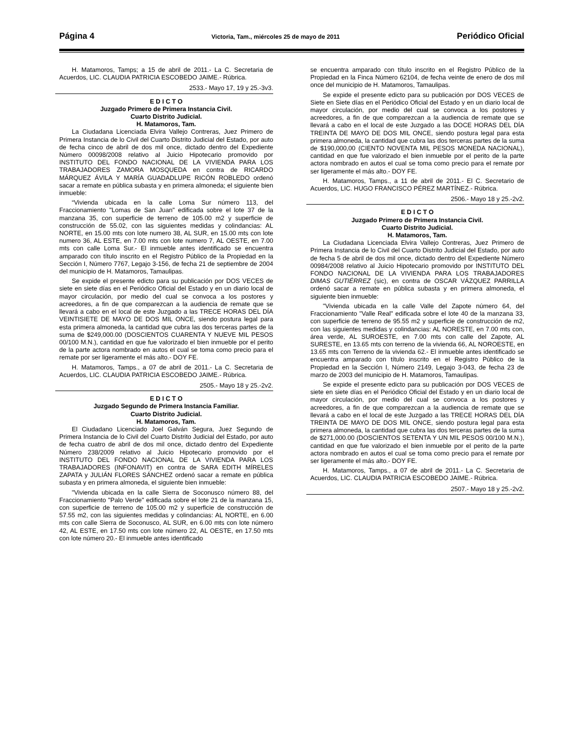Página 4 Victoria, Tam., miércoles 25 de mayo de 2011 Periódico Oficial
H. Matamoros, Tamps; a 15 de abril de 2011.- La C. Secretaria de Acuerdos, LIC. CLAUDIA PATRICIA ESCOBEDO JAIME.- Rúbrica.
2533.- Mayo 17, 19 y 25.-3v3.
E D I C T O
Juzgado Primero de Primera Instancia Civil.
Cuarto Distrito Judicial.
H. Matamoros, Tam.
La Ciudadana Licenciada Elvira Vallejo Contreras, Juez Primero de Primera Instancia de lo Civil del Cuarto Distrito Judicial del Estado, por auto de fecha cinco de abril de dos mil once, dictado dentro del Expediente Número 00098/2008 relativo al Juicio Hipotecario promovido por INSTITUTO DEL FONDO NACIONAL DE LA VIVIENDA PARA LOS TRABAJADORES ZAMORA MOSQUEDA en contra de RICARDO MÁRQUEZ ÁVILA Y MARÍA GUADADLUPE RICÓN ROBLEDO ordenó sacar a remate en pública subasta y en primera almoneda; el siguiente bien inmueble:
“Vivienda ubicada en la calle Loma Sur número 113, del Fraccionamiento "Lomas de San Juan" edificada sobre el lote 37 de la manzana 35, con superficie de terreno de 105.00 m2 y superficie de construcción de 55.02, con las siguientes medidas y colindancias: AL NORTE, en 15.00 mts con lote numero 38, AL SUR, en 15.00 mts con lote numero 36, AL ESTE, en 7.00 mts con lote numero 7, AL OESTE, en 7.00 mts con calle Loma Sur.- El inmueble antes identificado se encuentra amparado con título inscrito en el Registro Público de la Propiedad en la Sección I, Número 7767, Legajo 3-156, de fecha 21 de septiembre de 2004 del municipio de H. Matamoros, Tamaulipas.
Se expide el presente edicto para su publicación por DOS VECES de siete en siete días en el Periódico Oficial del Estado y en un diario local de mayor circulación, por medio del cual se convoca a los postores y acreedores, a fin de que comparezcan a la audiencia de remate que se llevará a cabo en el local de este Juzgado a las TRECE HORAS DEL DÍA VEINTISIETE DE MAYO DE DOS MIL ONCE, siendo postura legal para esta primera almoneda, la cantidad que cubra las dos terceras partes de la suma de $249,000.00 (DOSCIENTOS CUARENTA Y NUEVE MIL PESOS 00/100 M.N.), cantidad en que fue valorizado el bien inmueble por el perito de la parte actora nombrado en autos el cual se toma como precio para el remate por ser ligeramente el más alto.- DOY FE.
H. Matamoros, Tamps., a 07 de abril de 2011.- La C. Secretaria de Acuerdos, LIC. CLAUDIA PATRICIA ESCOBEDO JAIME.- Rúbrica.
2505.- Mayo 18 y 25.-2v2.
E D I C T O
Juzgado Segundo de Primera Instancia Familiar.
Cuarto Distrito Judicial.
H. Matamoros, Tam.
El Ciudadano Licenciado Joel Galván Segura, Juez Segundo de Primera Instancia de lo Civil del Cuarto Distrito Judicial del Estado, por auto de fecha cuatro de abril de dos mil once, dictado dentro del Expediente Número 238/2009 relativo al Juicio Hipotecario promovido por el INSTITUTO DEL FONDO NACIONAL DE LA VIVIENDA PARA LOS TRABAJADORES (INFONAVIT) en contra de SARA EDITH MÍRELES ZAPATA y JULIÁN FLORES SÁNCHEZ ordenó sacar a remate en pública subasta y en primera almoneda, el siguiente bien inmueble:
"Vivienda ubicada en la calle Sierra de Soconusco número 88, del Fraccionamiento "Palo Verde" edificada sobre el lote 21 de la manzana 15, con superficie de terreno de 105.00 m2 y superficie de construcción de 57.55 m2, con las siguientes medidas y colindancias: AL NORTE, en 6.00 mts con calle Sierra de Soconusco, AL SUR, en 6.00 mts con lote número 42, AL ESTE, en 17.50 mts con lote número 22, AL OESTE, en 17.50 mts con lote número 20.- El inmueble antes identificado
se encuentra amparado con título inscrito en el Registro Público de la Propiedad en la Finca Número 62104, de fecha veinte de enero de dos mil once del municipio de H. Matamoros, Tamaulipas.
Se expide el presente edicto para su publicación por DOS VECES de Siete en Siete días en el Periódico Oficial del Estado y en un diario local de mayor circulación, por medio del cual se convoca a los postores y acreedores, a fin de que comparezcan a la audiencia de remate que se llevará a cabo en el local de este Juzgado a las DOCE HORAS DEL DÍA TREINTA DE MAYO DE DOS MIL ONCE, siendo postura legal para esta primera almoneda, la cantidad que cubra las dos terceras partes de la suma de $190,000,00 (CIENTO NOVENTA MIL PESOS MONEDA NACIONAL), cantidad en que fue valorizado el bien inmueble por el perito de la parte actora nombrado en autos el cual se toma como precio para el remate por ser ligeramente el más alto.- DOY FE.
H. Matamoros, Tamps., a 11 de abril de 2011.- El C. Secretario de Acuerdos, LIC. HUGO FRANCISCO PÉREZ MARTÍNEZ.- Rúbrica.
2506.- Mayo 18 y 25.-2v2.
E D I C T O
Juzgado Primero de Primera Instancia Civil.
Cuarto Distrito Judicial.
H. Matamoros, Tam.
La Ciudadana Licenciada Elvira Vallejo Contreras, Juez Primero de Primera Instancia de lo Civil del Cuarto Distrito Judicial del Estado, por auto de fecha 5 de abril de dos mil once, dictado dentro del Expediente Número 00984/2008 relativo al Juicio Hipotecario promovido por INSTITUTO DEL FONDO NACIONAL DE LA VIVIENDA PARA LOS TRABAJADORES DIMAS GUTIÉRREZ (sic), en contra de OSCAR VÁZQUEZ PARRILLA ordenó sacar a remate en pública subasta y en primera almoneda, el siguiente bien inmueble:
"Vivienda ubicada en la calle Valle del Zapote número 64, del Fraccionamiento "Valle Real" edificada sobre el lote 40 de la manzana 33, con superficie de terreno de 95.55 m2 y superficie de construcción de m2, con las siguientes medidas y colindancias: AL NORESTE, en 7.00 mts con, área verde, AL SUROESTE, en 7.00 mts con calle del Zapote, AL SURESTE, en 13.65 mts con terreno de la vivienda 66, AL NOROESTE, en 13.65 mts con Terreno de la vivienda 62.- El inmueble antes identificado se encuentra amparado con título inscrito en el Registro Público de la Propiedad en la Sección I, Número 2149, Legajo 3-043, de fecha 23 de marzo de 2003 del municipio de H. Matamoros, Tamaulipas.
Se expide el presente edicto para su publicación por DOS VECES de siete en siete días en el Periódico Oficial del Estado y en un diario local de mayor circulación, por medio del cual se convoca a los postores y acreedores, a fin de que comparezcan a la audiencia de remate que se llevará a cabo en el local de este Juzgado a las TRECE HORAS DEL DÍA TREINTA DE MAYO DE DOS MIL ONCE, siendo postura legal para esta primera almoneda, la cantidad que cubra las dos terceras partes de la suma de $271,000.00 (DOSCIENTOS SETENTA Y UN MIL PESOS 00/100 M.N.), cantidad en que fue valorizado el bien inmueble por el perito de la parte actora nombrado en autos el cual se toma como precio para el remate por ser ligeramente el más alto.- DOY FE.
H. Matamoros, Tamps., a 07 de abril de 2011.- La C. Secretaria de Acuerdos, LIC. CLAUDIA PATRICIA ESCOBEDO JAIME.- Rúbrica.
2507.- Mayo 18 y 25.-2v2.